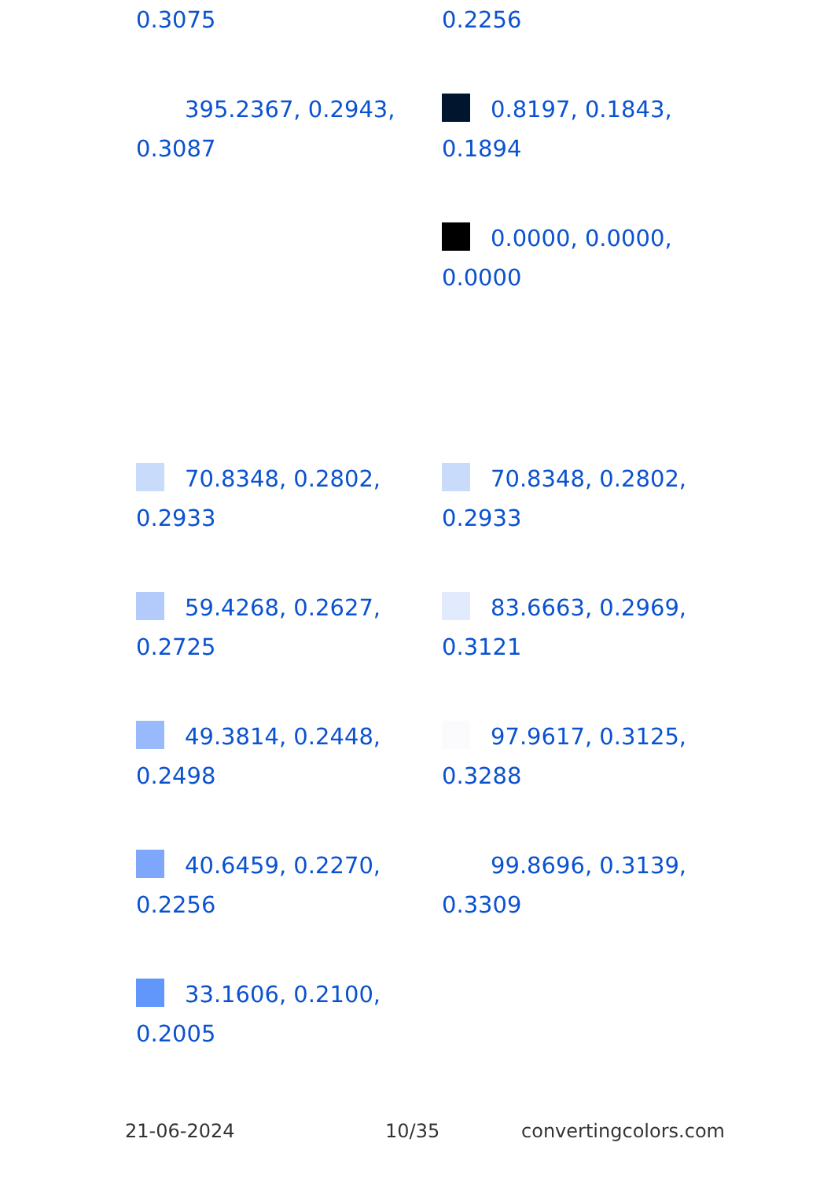0.3075 0.2256
395.2367, 0.2943, 0.3087
0.8197, 0.1843, 0.1894
0.0000, 0.0000, 0.0000
70.8348, 0.2802, 0.2933
70.8348, 0.2802, 0.2933
59.4268, 0.2627, 0.2725
83.6663, 0.2969, 0.3121
49.3814, 0.2448, 0.2498
97.9617, 0.3125, 0.3288
40.6459, 0.2270, 0.2256
99.8696, 0.3139, 0.3309
33.1606, 0.2100, 0.2005
21-06-2024 10/35 convertingcolors.com